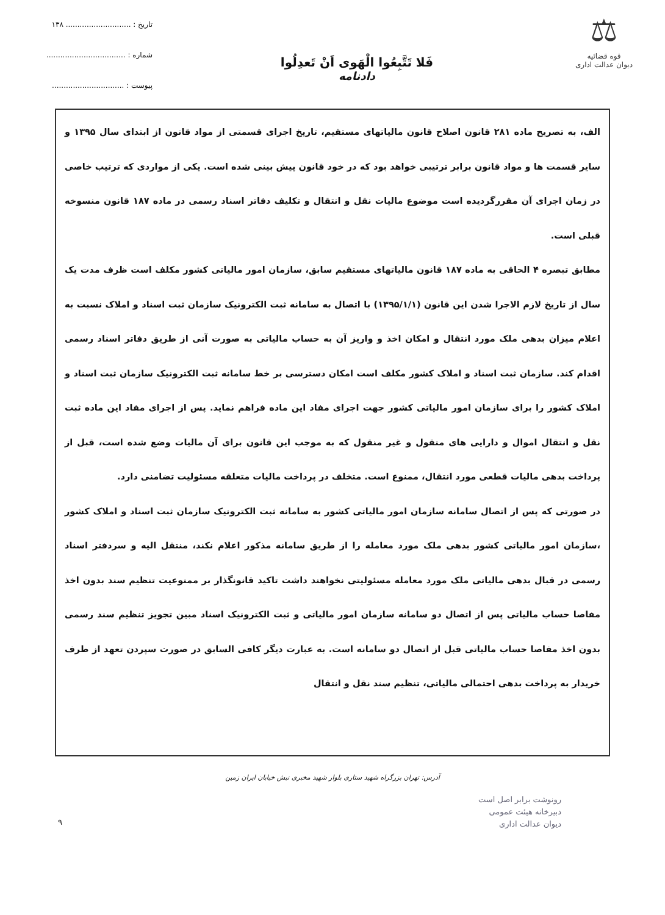⚖
قوه قضائیه
دیوان عدالت اداری
فَلا تَتَّبِعُوا الْهَوى اَنْ تَعدِلُوا
دادنامه
تاریخ : ............................ ۱۳۸
شماره : ..................................
پیوست : ...............................
الف، به تصریح ماده ۲۸۱ قانون اصلاح قانون مالیاتهای مستقیم، تاریخ اجرای قسمتی از مواد قانون از ابتدای سال ۱۳۹۵ و سایر قسمت ها و مواد قانون برابر ترتیبی خواهد بود که در خود قانون پیش بینی شده است. یکی از مواردی که ترتیب خاصی در زمان اجرای آن مقررگردیده است موضوع مالیات نقل و انتقال و تکلیف دفاتر اسناد رسمی در ماده ۱۸۷ قانون منسوخه قبلی است.
مطابق تبصره ۴ الحاقی به ماده ۱۸۷ قانون مالیاتهای مستقیم سابق، سازمان امور مالیاتی کشور مکلف است ظرف مدت یک سال از تاریخ لازم الاجرا شدن این قانون (۱۳۹۵/۱/۱) با اتصال به سامانه ثبت الکترونیک سازمان ثبت اسناد و املاک نسبت به اعلام میزان بدهی ملک مورد انتقال و امکان اخذ و واریز آن به حساب مالیاتی به صورت آنی از طریق دفاتر اسناد رسمی اقدام کند. سازمان ثبت اسناد و املاک کشور مکلف است امکان دسترسی بر خط سامانه ثبت الکترونیک سازمان ثبت اسناد و املاک کشور را برای سازمان امور مالیاتی کشور جهت اجرای مفاد این ماده فراهم نماید. پس از اجرای مفاد این ماده ثبت نقل و انتقال اموال و دارایی های منقول و غیر منقول که به موجب این قانون برای آن مالیات وضع شده است، قبل از پرداخت بدهی مالیات قطعی مورد انتقال، ممنوع است. متخلف در پرداخت مالیات متعلقه مسئولیت تضامنی دارد.
در صورتی که پس از اتصال سامانه سازمان امور مالیاتی کشور به سامانه ثبت الکترونیک سازمان ثبت اسناد و املاک کشور ،سازمان امور مالیاتی کشور بدهی ملک مورد معامله را از طریق سامانه مذکور اعلام نکند، منتقل الیه و سردفتر اسناد رسمی در قبال بدهی مالیاتی ملک مورد معامله مسئولیتی نخواهند داشت تاکید قانونگذار بر ممنوعیت تنظیم سند بدون اخذ مفاصا حساب مالیاتی پس از اتصال دو سامانه سازمان امور مالیاتی و ثبت الکترونیک اسناد مبین تجویز تنظیم سند رسمی بدون اخذ مفاصا حساب مالیاتی قبل از اتصال دو سامانه است. به عبارت دیگر کافی السابق در صورت سپردن تعهد از طرف خریدار به پرداخت بدهی احتمالی مالیاتی، تنظیم سند نقل و انتقال
آدرس: تهران بزرگراه شهید ستاری بلوار شهید مخبری نبش خیابان ایران زمین
رونوشت برابر اصل است
دبیرخانه هیئت عمومی
دیوان عدالت اداری
۹